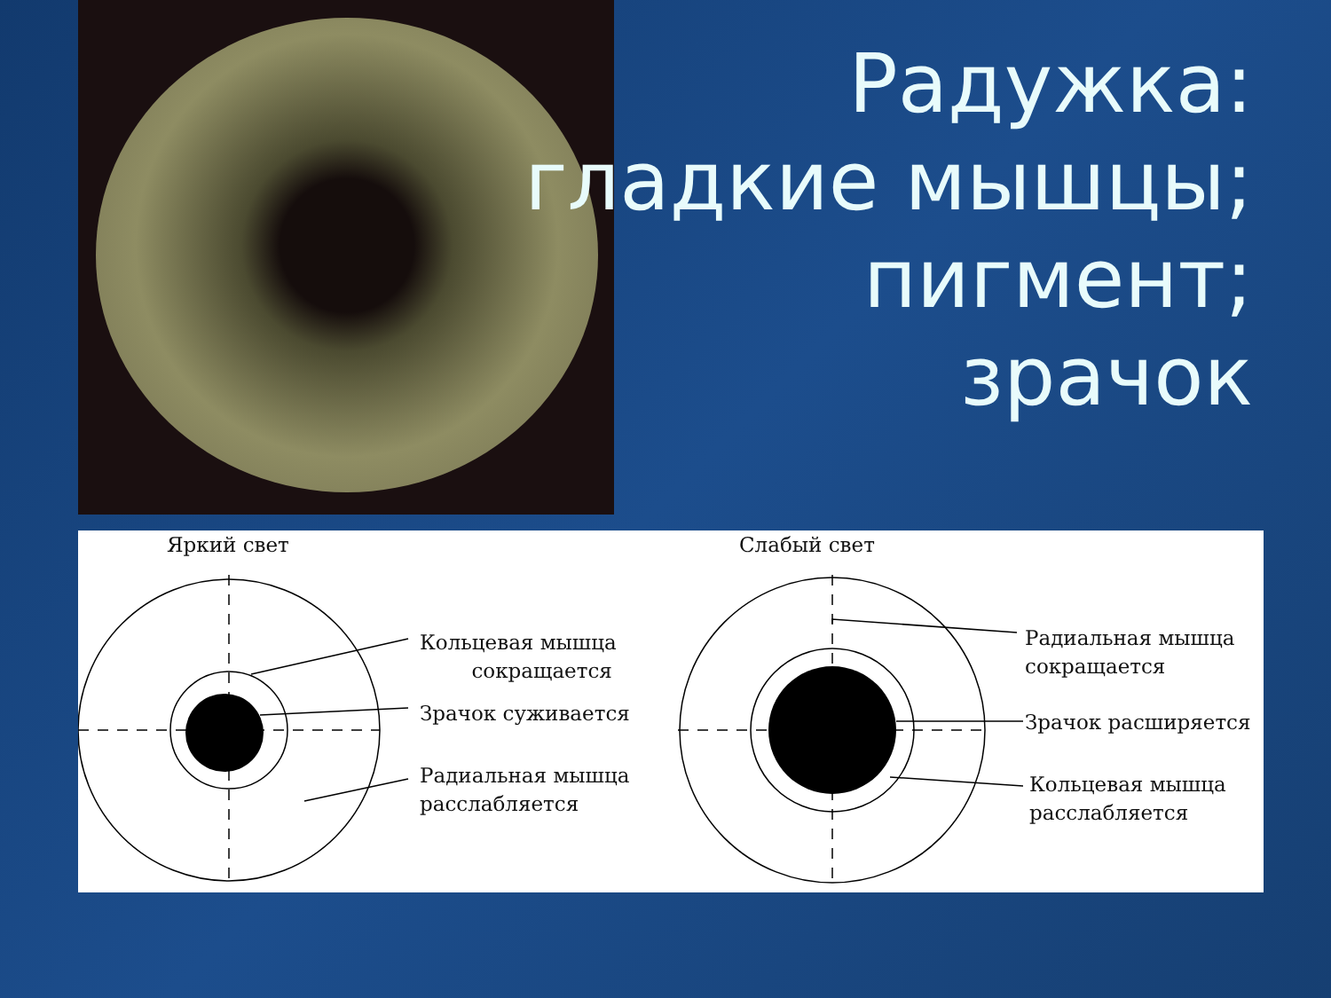Радужка:
гладкие мышцы;
пигмент;
зрачок
Яркий свет Слабый свет
Кольцевая мышца
сокращается
Зрачок суживается
Радиальная мышца
расслабляется
Радиальная мышца
сокращается
Зрачок расширяется
Кольцевая мышца
расслабляется